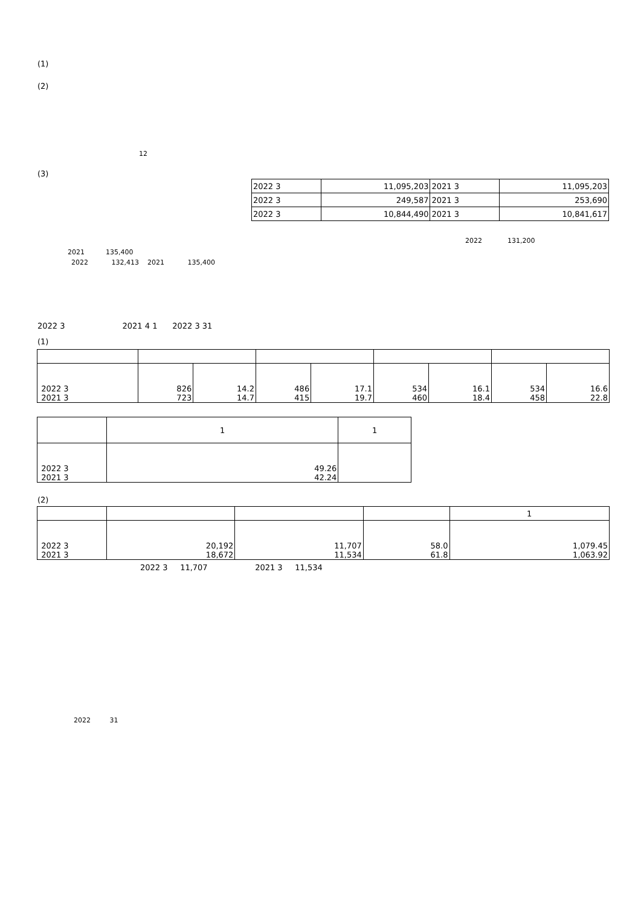(1)
(2)
12
(3)
| 2022 3 | 11,095,203 | 2021 3 | 11,095,203 |
| 2022 3 | 249,587 | 2021 3 | 253,690 |
| 2022 3 | 10,844,490 | 2021 3 | 10,841,617 |
2022 131,200
2021 135,400
2022 132,413 2021 135,400
2022 3 2021 4 1 2022 3 31
(1)
| 2022 3 2021 3 | 826 723 | 14.2 14.7 | 486 415 | 17.1 19.7 | 534 460 | 16.1 18.4 | 534 458 | 16.6 22.8 |
| | 1 | 1 |
| 2022 3 2021 3 | 49.26 42.24 | |
(2)
| | | | | 1 |
| 2022 3 2021 3 | 20,192 18,672 | 11,707 11,534 | 58.0 61.8 | 1,079.45 1,063.92 |
2022 3 11,707 2021 3 11,534
2022 31